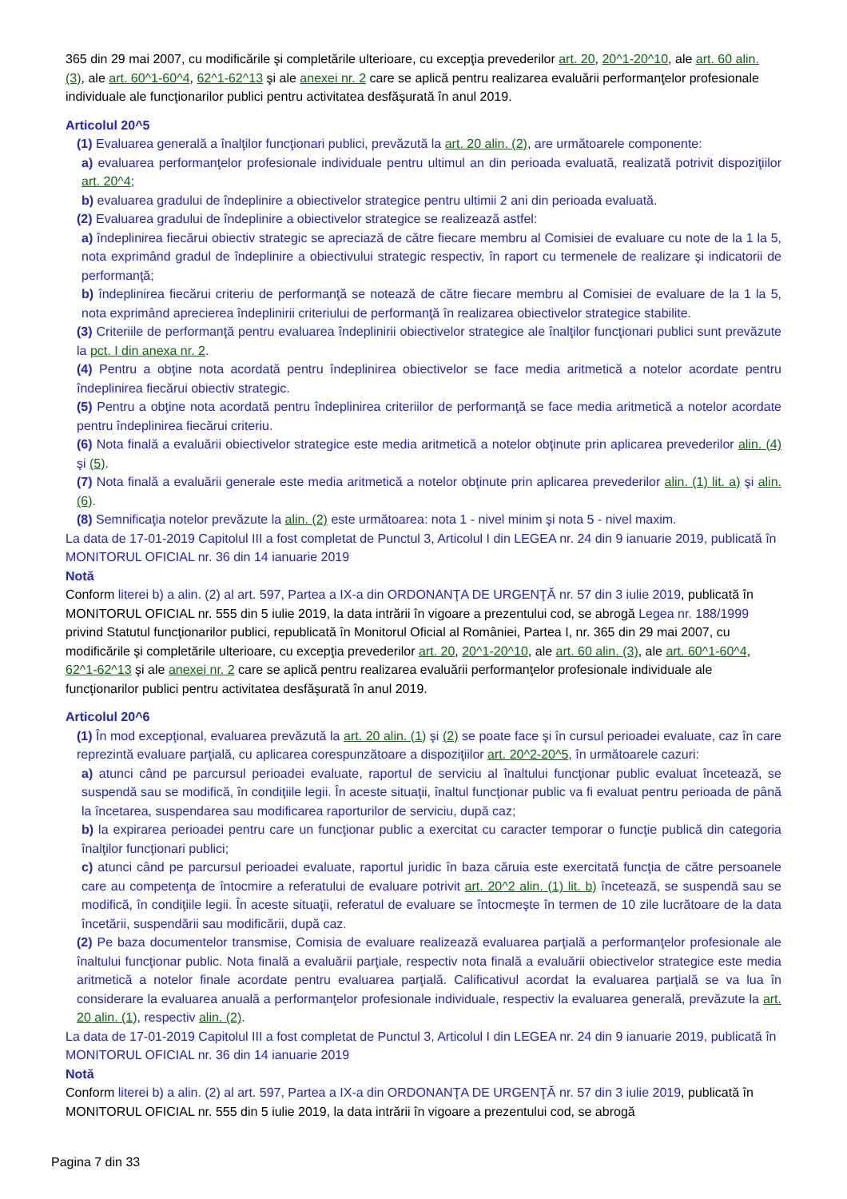365 din 29 mai 2007, cu modificările şi completările ulterioare, cu excepţia prevederilor art. 20, 20^1-20^10, ale art. 60 alin. (3), ale art. 60^1-60^4, 62^1-62^13 şi ale anexei nr. 2 care se aplică pentru realizarea evaluării performanţelor profesionale individuale ale funcţionarilor publici pentru activitatea desfăşurată în anul 2019.
Articolul 20^5
(1) Evaluarea generală a înalţilor funcţionari publici, prevăzută la art. 20 alin. (2), are următoarele componente:
a) evaluarea performanţelor profesionale individuale pentru ultimul an din perioada evaluată, realizată potrivit dispoziţiilor art. 20^4;
b) evaluarea gradului de îndeplinire a obiectivelor strategice pentru ultimii 2 ani din perioada evaluată.
(2) Evaluarea gradului de îndeplinire a obiectivelor strategice se realizează astfel:
a) îndeplinirea fiecărui obiectiv strategic se apreciază de către fiecare membru al Comisiei de evaluare cu note de la 1 la 5, nota exprimând gradul de îndeplinire a obiectivului strategic respectiv, în raport cu termenele de realizare şi indicatorii de performanţă;
b) îndeplinirea fiecărui criteriu de performanţă se notează de către fiecare membru al Comisiei de evaluare de la 1 la 5, nota exprimând aprecierea îndeplinirii criteriului de performanţă în realizarea obiectivelor strategice stabilite.
(3) Criteriile de performanţă pentru evaluarea îndeplinirii obiectivelor strategice ale înalţilor funcţionari publici sunt prevăzute la pct. I din anexa nr. 2.
(4) Pentru a obţine nota acordată pentru îndeplinirea obiectivelor se face media aritmetică a notelor acordate pentru îndeplinirea fiecărui obiectiv strategic.
(5) Pentru a obţine nota acordată pentru îndeplinirea criteriilor de performanţă se face media aritmetică a notelor acordate pentru îndeplinirea fiecărui criteriu.
(6) Nota finală a evaluării obiectivelor strategice este media aritmetică a notelor obţinute prin aplicarea prevederilor alin. (4) şi (5).
(7) Nota finală a evaluării generale este media aritmetică a notelor obţinute prin aplicarea prevederilor alin. (1) lit. a) şi alin. (6).
(8) Semnificaţia notelor prevăzute la alin. (2) este următoarea: nota 1 - nivel minim şi nota 5 - nivel maxim.
La data de 17-01-2019 Capitolul III a fost completat de Punctul 3, Articolul I din LEGEA nr. 24 din 9 ianuarie 2019, publicată în MONITORUL OFICIAL nr. 36 din 14 ianuarie 2019
Notă
Conform literei b) a alin. (2) al art. 597, Partea a IX-a din ORDONANŢA DE URGENŢĂ nr. 57 din 3 iulie 2019, publicată în MONITORUL OFICIAL nr. 555 din 5 iulie 2019, la data intrării în vigoare a prezentului cod, se abrogă Legea nr. 188/1999 privind Statutul funcţionarilor publici, republicată în Monitorul Oficial al României, Partea I, nr. 365 din 29 mai 2007, cu modificările şi completările ulterioare, cu excepţia prevederilor art. 20, 20^1-20^10, ale art. 60 alin. (3), ale art. 60^1-60^4, 62^1-62^13 şi ale anexei nr. 2 care se aplică pentru realizarea evaluării performanţelor profesionale individuale ale funcţionarilor publici pentru activitatea desfăşurată în anul 2019.
Articolul 20^6
(1) În mod excepţional, evaluarea prevăzută la art. 20 alin. (1) şi (2) se poate face şi în cursul perioadei evaluate, caz în care reprezintă evaluare parţială, cu aplicarea corespunzătoare a dispoziţiilor art. 20^2-20^5, în următoarele cazuri:
a) atunci când pe parcursul perioadei evaluate, raportul de serviciu al înaltului funcţionar public evaluat încetează, se suspendă sau se modifică, în condiţiile legii. În aceste situaţii, înaltul funcţionar public va fi evaluat pentru perioada de până la încetarea, suspendarea sau modificarea raporturilor de serviciu, după caz;
b) la expirarea perioadei pentru care un funcţionar public a exercitat cu caracter temporar o funcţie publică din categoria înalţilor funcţionari publici;
c) atunci când pe parcursul perioadei evaluate, raportul juridic în baza căruia este exercitată funcţia de către persoanele care au competenţa de întocmire a referatului de evaluare potrivit art. 20^2 alin. (1) lit. b) încetează, se suspendă sau se modifică, în condiţiile legii. În aceste situaţii, referatul de evaluare se întocmeşte în termen de 10 zile lucrătoare de la data încetării, suspendării sau modificării, după caz.
(2) Pe baza documentelor transmise, Comisia de evaluare realizează evaluarea parţială a performanţelor profesionale ale înaltului funcţionar public. Nota finală a evaluării parţiale, respectiv nota finală a evaluării obiectivelor strategice este media aritmetică a notelor finale acordate pentru evaluarea parţială. Calificativul acordat la evaluarea parţială se va lua în considerare la evaluarea anuală a performanţelor profesionale individuale, respectiv la evaluarea generală, prevăzute la art. 20 alin. (1), respectiv alin. (2).
La data de 17-01-2019 Capitolul III a fost completat de Punctul 3, Articolul I din LEGEA nr. 24 din 9 ianuarie 2019, publicată în MONITORUL OFICIAL nr. 36 din 14 ianuarie 2019
Notă
Conform literei b) a alin. (2) al art. 597, Partea a IX-a din ORDONANŢA DE URGENŢĂ nr. 57 din 3 iulie 2019, publicată în MONITORUL OFICIAL nr. 555 din 5 iulie 2019, la data intrării în vigoare a prezentului cod, se abrogă
Pagina 7 din 33